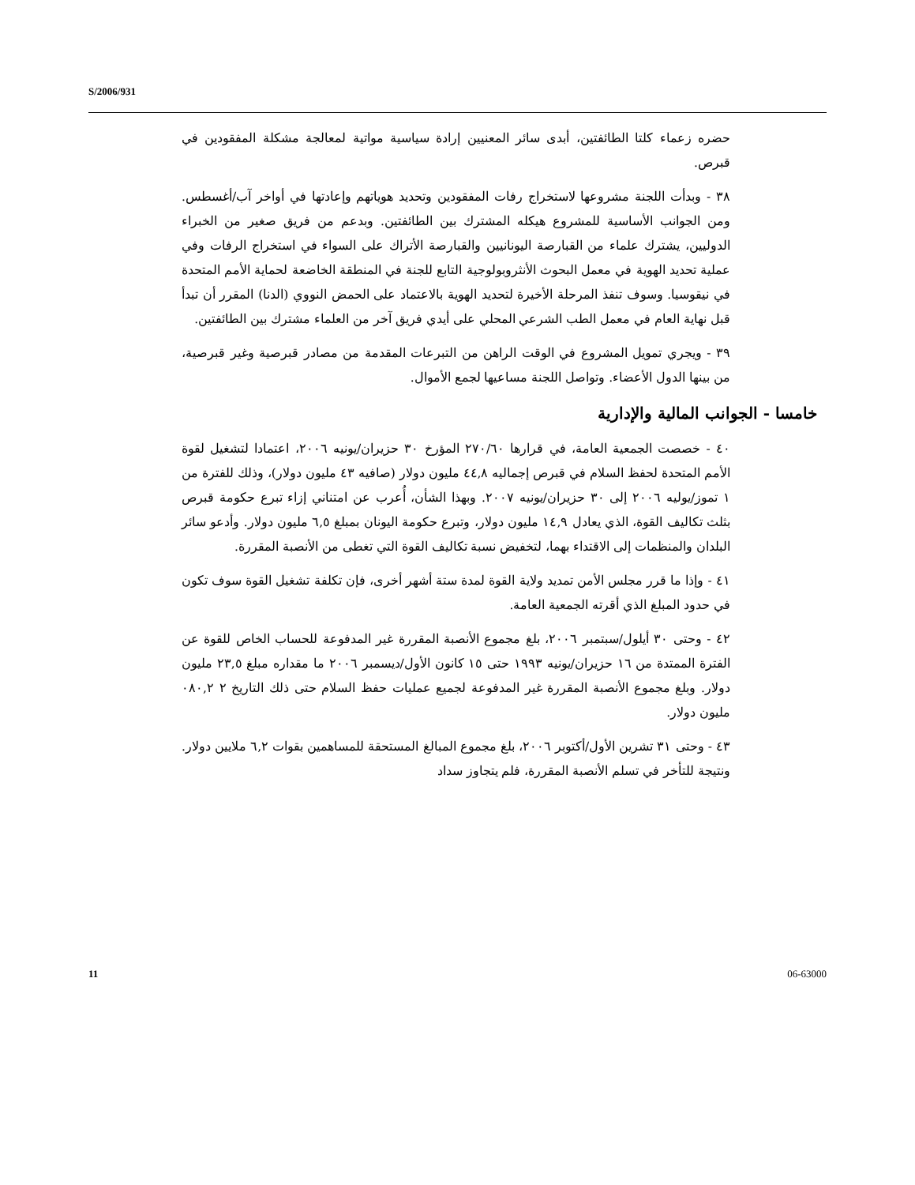S/2006/931
حضره زعماء كلتا الطائفتين، أبدى سائر المعنيين إرادة سياسية مواتية لمعالجة مشكلة المفقودين في قبرص.
٣٨ - وبدأت اللجنة مشروعها لاستخراج رفات المفقودين وتحديد هوياتهم وإعادتها في أواخر آب/أغسطس. ومن الجوانب الأساسية للمشروع هيكله المشترك بين الطائفتين. وبدعم من فريق صغير من الخبراء الدوليين، يشترك علماء من القبارصة اليونانيين والقبارصة الأتراك على السواء في استخراج الرفات وفي عملية تحديد الهوية في معمل البحوث الأنثروبولوجية التابع للجنة في المنطقة الخاضعة لحماية الأمم المتحدة في نيقوسيا. وسوف تنفذ المرحلة الأخيرة لتحديد الهوية بالاعتماد على الحمض النووي (الدنا) المقرر أن تبدأ قبل نهاية العام في معمل الطب الشرعي المحلي على أيدي فريق آخر من العلماء مشترك بين الطائفتين.
٣٩ - ويجري تمويل المشروع في الوقت الراهن من التبرعات المقدمة من مصادر قبرصية وغير قبرصية، من بينها الدول الأعضاء. وتواصل اللجنة مساعيها لجمع الأموال.
خامسا - الجوانب المالية والإدارية
٤٠ - خصصت الجمعية العامة، في قرارها ٢٧٠/٦٠ المؤرخ ٣٠ حزيران/يونيه ٢٠٠٦، اعتمادا لتشغيل لقوة الأمم المتحدة لحفظ السلام في قبرص إجماليه ٤٤,٨ مليون دولار (صافيه ٤٣ مليون دولار)، وذلك للفترة من ١ تموز/يوليه ٢٠٠٦ إلى ٣٠ حزيران/يونيه ٢٠٠٧. وبهذا الشأن، أُعرب عن امتناني إزاء تبرع حكومة قبرص بثلث تكاليف القوة، الذي يعادل ١٤,٩ مليون دولار، وتبرع حكومة اليونان بمبلغ ٦,٥ مليون دولار. وأدعو سائر البلدان والمنظمات إلى الاقتداء بهما، لتخفيض نسبة تكاليف القوة التي تغطى من الأنصبة المقررة.
٤١ - وإذا ما قرر مجلس الأمن تمديد ولاية القوة لمدة ستة أشهر أخرى، فإن تكلفة تشغيل القوة سوف تكون في حدود المبلغ الذي أقرته الجمعية العامة.
٤٢ - وحتى ٣٠ أيلول/سبتمبر ٢٠٠٦، بلغ مجموع الأنصبة المقررة غير المدفوعة للحساب الخاص للقوة عن الفترة الممتدة من ١٦ حزيران/يونيه ١٩٩٣ حتى ١٥ كانون الأول/ديسمبر ٢٠٠٦ ما مقداره مبلغ ٢٣,٥ مليون دولار. وبلغ مجموع الأنصبة المقررة غير المدفوعة لجميع عمليات حفظ السلام حتى ذلك التاريخ ٢ ٠٨٠,٢ مليون دولار.
٤٣ - وحتى ٣١ تشرين الأول/أكتوبر ٢٠٠٦، بلغ مجموع المبالغ المستحقة للمساهمين بقوات ٦,٢ ملايين دولار. ونتيجة للتأخر في تسلم الأنصبة المقررة، فلم يتجاوز سداد
11 06-63000